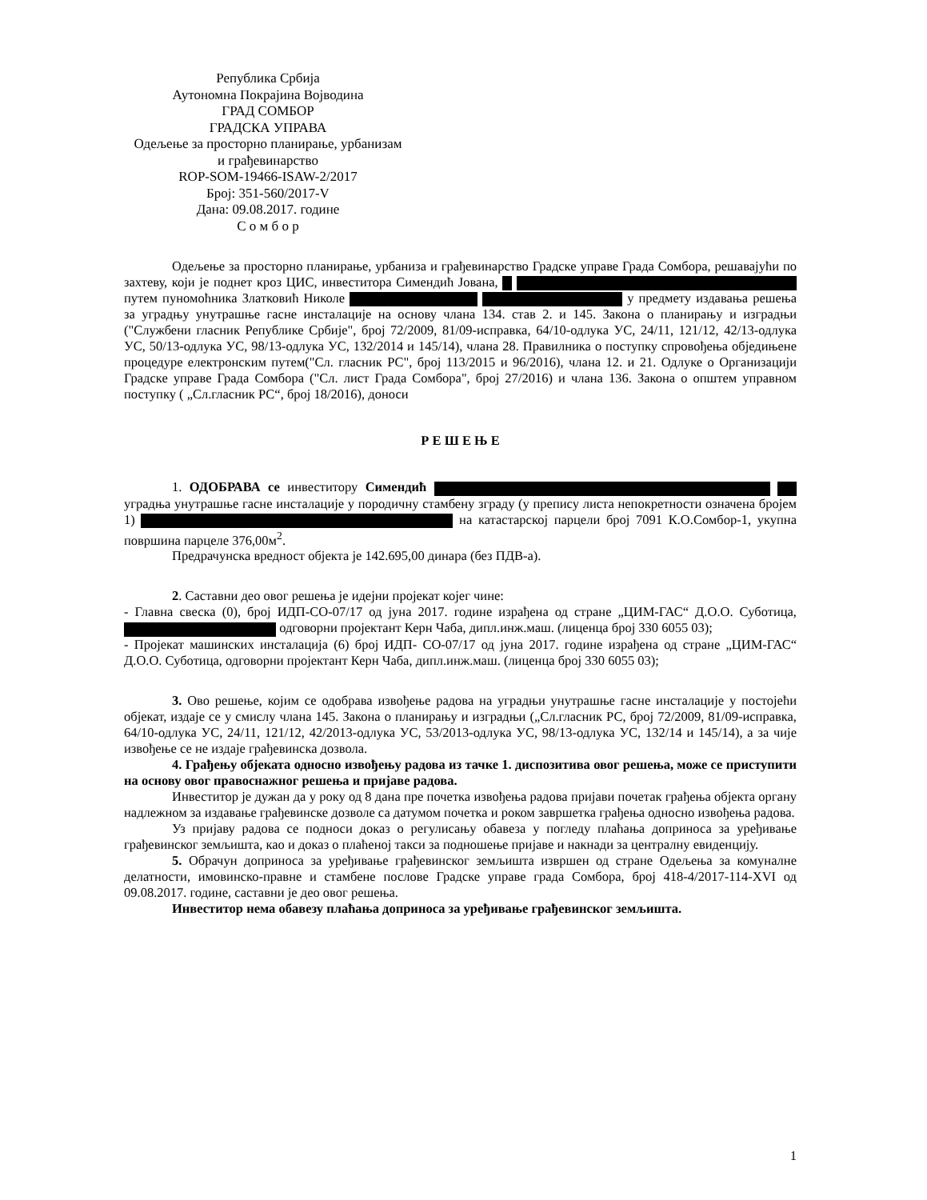Република Србија
Аутономна Покрајина Војводина
ГРАД СОМБОР
ГРАДСКА УПРАВА
Одељење за просторно планирање, урбанизам
и грађевинарство
ROP-SOM-19466-ISAW-2/2017
Број: 351-560/2017-V
Дана: 09.08.2017. године
С о м б о р
Одељење за просторно планирање, урбаниза и грађевинарство Градске управе Града Сомбора, решавајући по захтеву, који је поднет кроз ЦИС, инвеститора Симендић Јована, путем пуномоћника Златковић Николе у предмету издавања решења за уградњу унутрашње гасне инсталације на основу члана 134. став 2. и 145. Закона о планирању и изградњи ("Службени гласник Републике Србије", број 72/2009, 81/09-исправка, 64/10-одлука УС, 24/11, 121/12, 42/13-одлука УС, 50/13-одлука УС, 98/13-одлука УС, 132/2014 и 145/14), члана 28. Правилника о поступку спровођења обједињене процедуре електронским путем("Сл. гласник РС", број 113/2015 и 96/2016), члана 12. и 21. Одлуке о Организацији Градске управе Града Сомбора ("Сл. лист Града Сомбора", број 27/2016) и члана 136. Закона о општем управном поступку ( „Сл.гласник РС“, број 18/2016), доноси
Р Е Ш Е Њ Е
1. ОДОБРАВА се инвеститору Симендић уградња унутрашње гасне инсталације у породичну стамбену зграду (у препису листа непокретности означена бројем 1) на катастарској парцели број 7091 К.О.Сомбор-1, укупна површина парцеле 376,00м<sup>2</sup>.
Предрачунска вредност објекта је 142.695,00 динара (без ПДВ-а).
2. Саставни део овог решења је идејни пројекат којег чине:
- Главна свеска (0), број ИДП-СО-07/17 од јуна 2017. године израђена од стране „ЦИМ-ГАС“ Д.О.О. Суботица, одговорни пројектант Керн Чаба, дипл.инж.маш. (лиценца број 330 6055 03);
- Пројекат машинских инсталација (6) број ИДП- СО-07/17 од јуна 2017. године израђена од стране „ЦИМ-ГАС“ Д.О.О. Суботица, одговорни пројектант Керн Чаба, дипл.инж.маш. (лиценца број 330 6055 03);
3. Ово решење, којим се одобрава извођење радова на уградњи унутрашње гасне инсталације у постојећи објекат, издаје се у смислу члана 145. Закона о планирању и изградњи („Сл.гласник РС, број 72/2009, 81/09-исправка, 64/10-одлука УС, 24/11, 121/12, 42/2013-одлука УС, 53/2013-одлука УС, 98/13-одлука УС, 132/14 и 145/14), а за чије извођење се не издаје грађевинска дозвола.
4. Грађењу објеката односно извођењу радова из тачке 1. диспозитива овог решења, може се приступити на основу овог правоснажног решења и пријаве радова.
Инвеститор је дужан да у року од 8 дана пре почетка извођења радова пријави почетак грађења објекта органу надлежном за издавање грађевинске дозволе са датумом почетка и роком завршетка грађења односно извођења радова.
Уз пријаву радова се подноси доказ о регулисању обавеза у погледу плаћања доприноса за уређивање грађевинског земљишта, као и доказ о плаћеној такси за подношење пријаве и накнади за централну евиденцију.
5. Обрачун доприноса за уређивање грађевинског земљишта извршен од стране Одељења за комуналне делатности, имовинско-правне и стамбене послове Градске управе града Сомбора, број 418-4/2017-114-XVI од 09.08.2017. године, саставни је део овог решења.
Инвеститор нема обавезу плаћања доприноса за уређивање грађевинског земљишта.
1